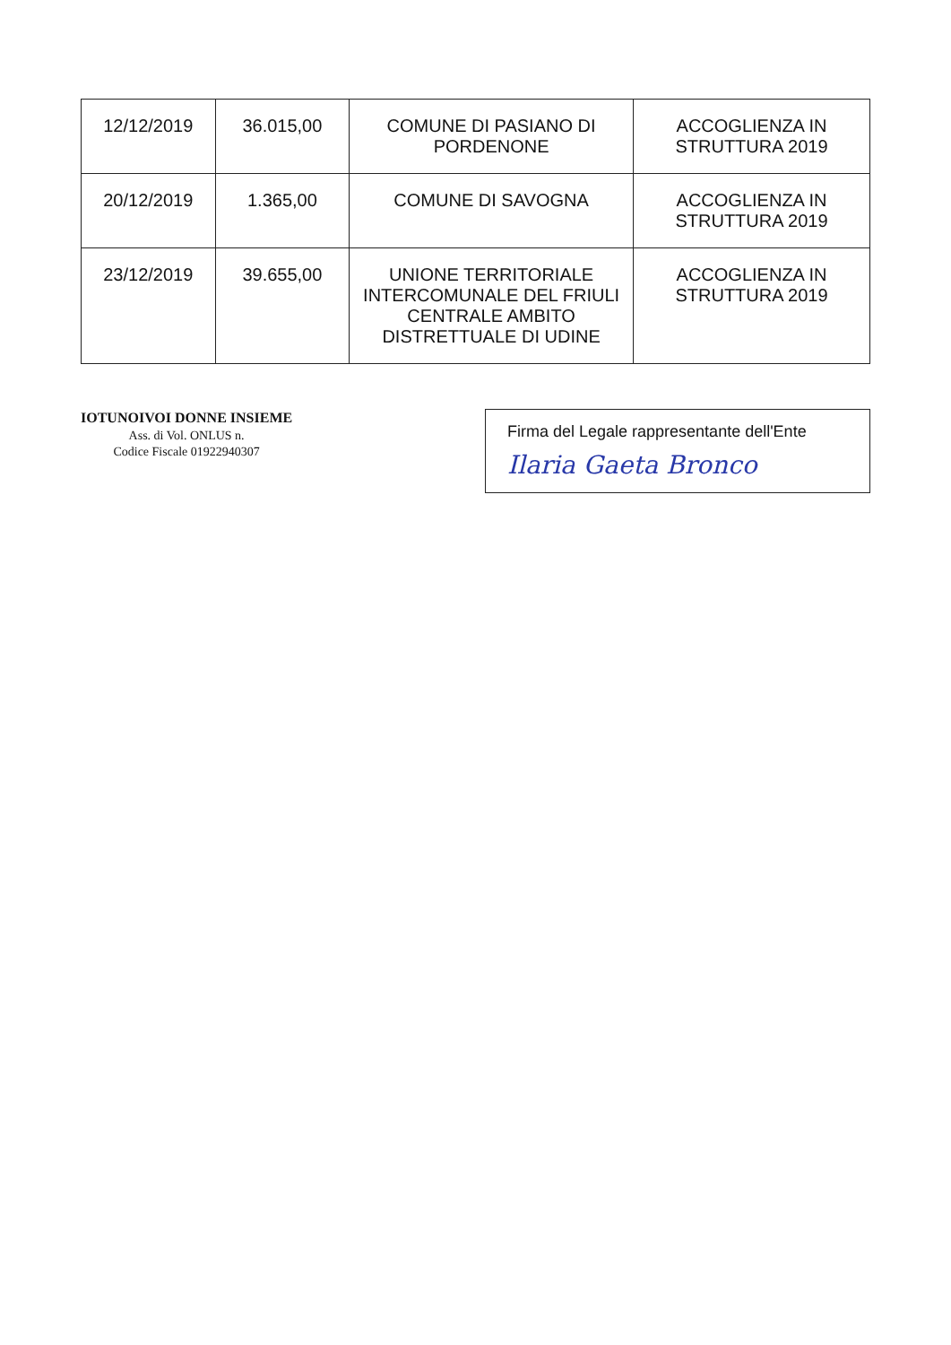| 12/12/2019 | 36.015,00 | COMUNE DI PASIANO DI PORDENONE | ACCOGLIENZA IN STRUTTURA 2019 |
| 20/12/2019 | 1.365,00 | COMUNE DI SAVOGNA | ACCOGLIENZA IN STRUTTURA 2019 |
| 23/12/2019 | 39.655,00 | UNIONE TERRITORIALE INTERCOMUNALE DEL FRIULI CENTRALE AMBITO DISTRETTUALE DI UDINE | ACCOGLIENZA IN STRUTTURA 2019 |
IOTUNOIVOI DONNE INSIEME
Ass. di Vol. ONLUS n.
Codice Fiscale 01922940307
Firma del Legale rappresentante dell'Ente
Ilaria Gaeta Bronco